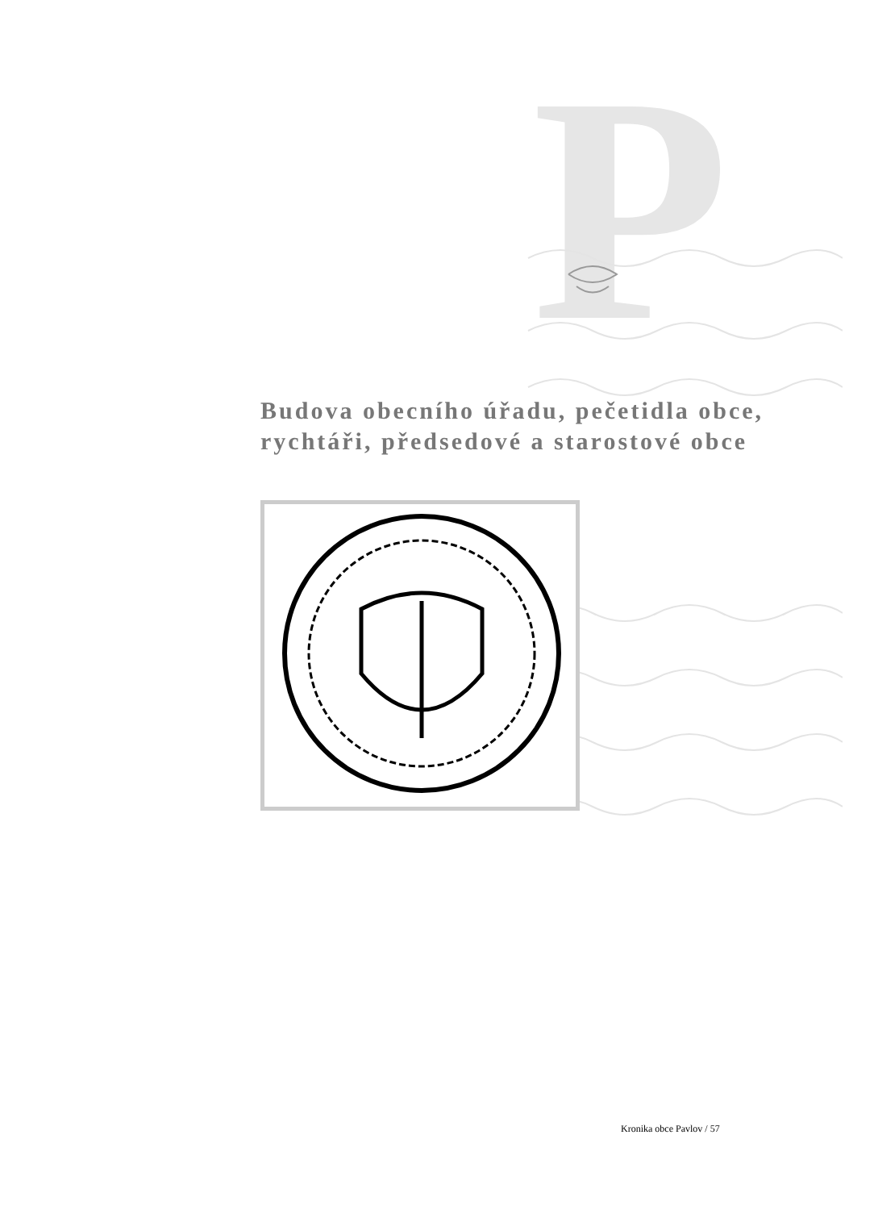P
Budova obecního úřadu, pečetidla obce,
rychtáři, předsedové a starostové obce
Kronika obce Pavlov / 57